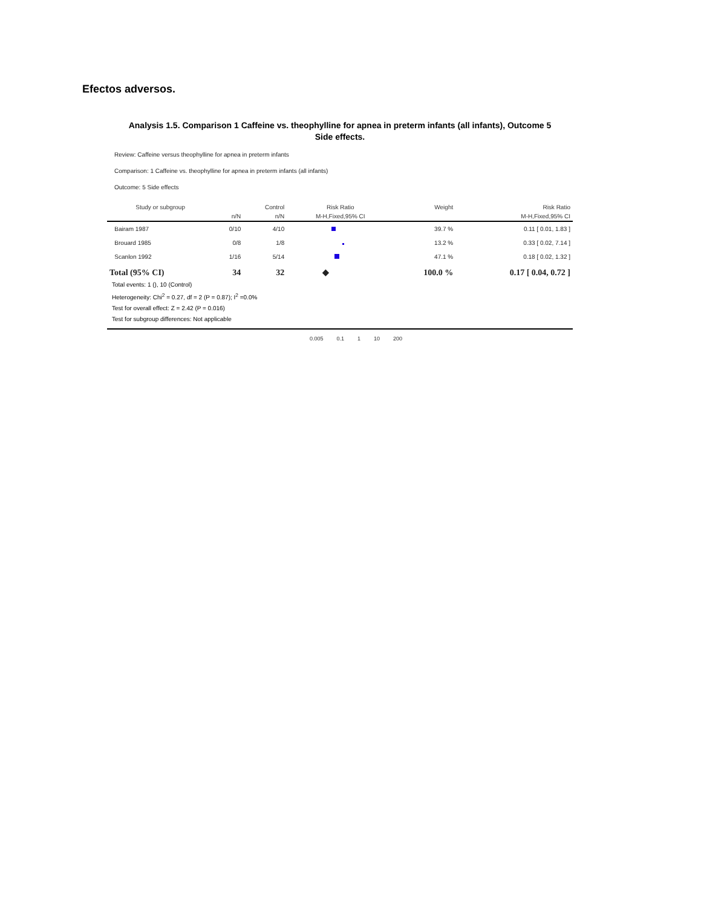Efectos adversos.
Analysis 1.5. Comparison 1 Caffeine vs. theophylline for apnea in preterm infants (all infants), Outcome 5
Side effects.
Review: Caffeine versus theophylline for apnea in preterm infants
Comparison: 1 Caffeine vs. theophylline for apnea in preterm infants (all infants)
Outcome: 5 Side effects
| Study or subgroup | | Control | Risk Ratio | Weight | Risk Ratio |
| --- | --- | --- | --- | --- | --- |
| | n/N | n/N | M-H,Fixed,95% CI | | M-H,Fixed,95% CI |
| Bairam 1987 | 0/10 | 4/10 | | 39.7 % | 0.11 [ 0.01, 1.83 ] |
| Brouard 1985 | 0/8 | 1/8 | | 13.2 % | 0.33 [ 0.02, 7.14 ] |
| Scanlon 1992 | 1/16 | 5/14 | | 47.1 % | 0.18 [ 0.02, 1.32 ] |
| Total (95% CI) | 34 | 32 | ◆ | 100.0 % | 0.17 [ 0.04, 0.72 ] |
Total events: 1 (), 10 (Control)
Heterogeneity: Chi<sup>2</sup> = 0.27, df = 2 (P = 0.87); I<sup>2</sup> =0.0%
Test for overall effect: Z = 2.42 (P = 0.016)
Test for subgroup differences: Not applicable
0.005 0.1 1 10 200